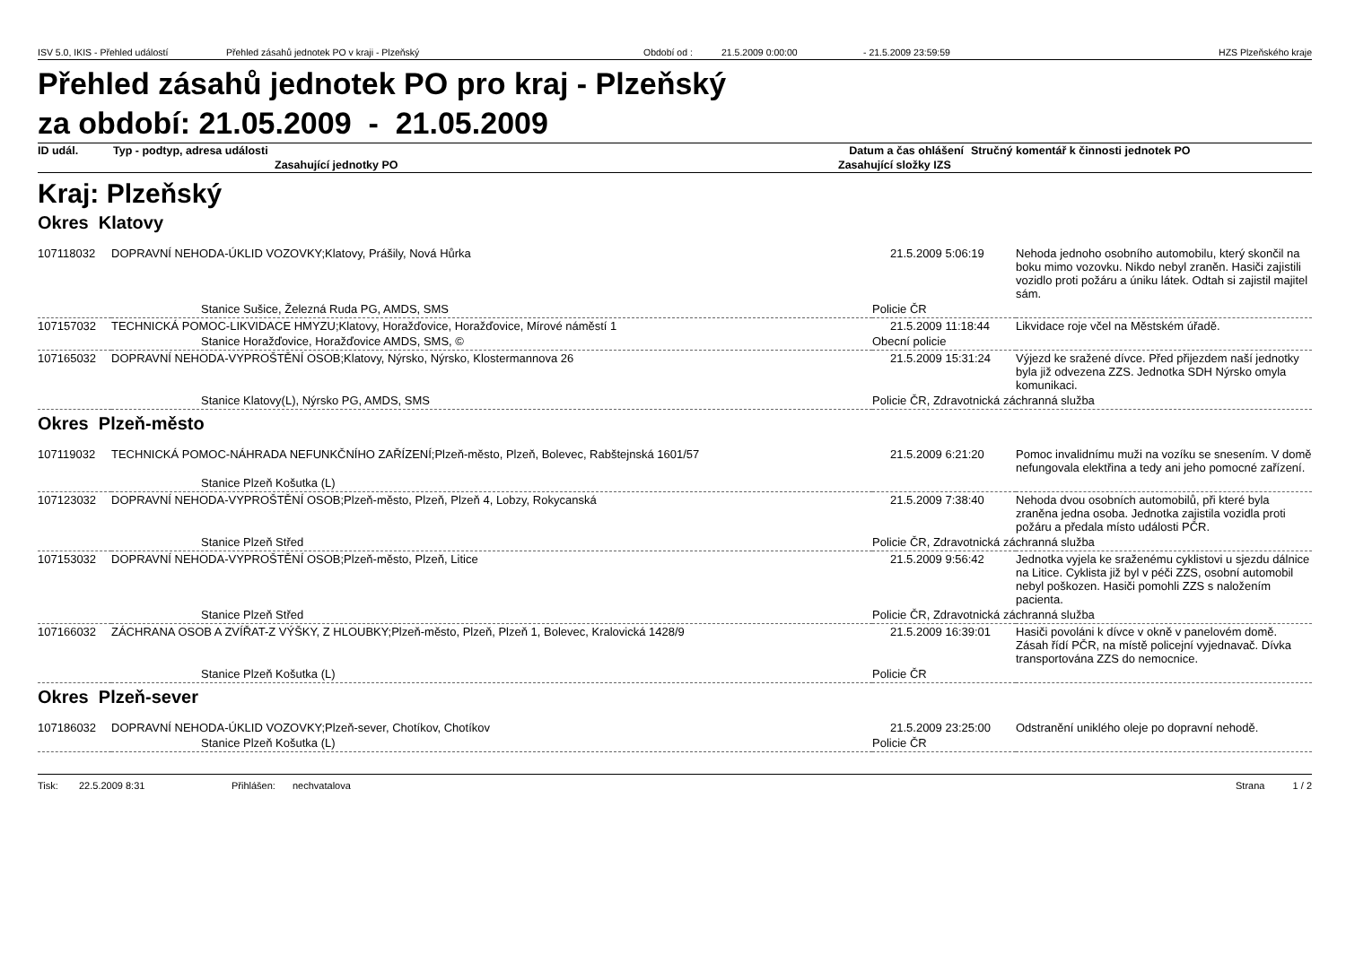ISV 5.0, IKIS - Přehled událostí Přehled zásahů jednotek PO v kraji - Plzeňský Období od : 21.5.2009 0:00:00 - 21.5.2009 23:59:59 HZS Plzeňského kraje
Přehled zásahů jednotek PO pro kraj - Plzeňský
za období: 21.05.2009 - 21.05.2009
| ID udál. | Typ - podtyp, adresa události | Datum a čas ohlášení | Stručný komentář k činnosti jednotek PO |
| | Zasahující jednotky PO | Zasahující složky IZS | |
Kraj: Plzeňský
Okres Klatovy
| 107118032 | DOPRAVNÍ NEHODA-ÚKLID VOZOVKY;Klatovy, Prášily, Nová Hůrka | 21.5.2009 5:06:19 | Nehoda jednoho osobního automobilu, který skončil na boku mimo vozovku. Nikdo nebyl zraněn. Hasiči zajistili vozidlo proti požáru a úniku látek. Odtah si zajistil majitel sám. |
| | Stanice Sušice, Železná Ruda PG, AMDS, SMS | Policie ČR | |
| 107157032 | TECHNICKÁ POMOC-LIKVIDACE HMYZU;Klatovy, Horažďovice, Horažďovice, Mírové náměstí 1 | 21.5.2009 11:18:44 | Likvidace roje včel na Městském úřadě. |
| | Stanice Horažďovice, Horažďovice AMDS, SMS, © | Obecní policie | |
| 107165032 | DOPRAVNÍ NEHODA-VYPROŠTĚNÍ OSOB;Klatovy, Nýrsko, Nýrsko, Klostermannova 26 | 21.5.2009 15:31:24 | Výjezd ke sražené dívce. Před přijezdem naší jednotky byla již odvezena ZZS. Jednotka SDH Nýrsko omyla komunikaci. |
| | Stanice Klatovy(L), Nýrsko PG, AMDS, SMS | Policie ČR, Zdravotnická záchranná služba | |
Okres Plzeň-město
| 107119032 | TECHNICKÁ POMOC-NÁHRADA NEFUNKČNÍHO ZAŘÍZENÍ;Plzeň-město, Plzeň, Bolevec, Rabštejnská 1601/57 | 21.5.2009 6:21:20 | Pomoc invalidnímu muži na vozíku se snesením. V domě nefungovala elektřina a tedy ani jeho pomocné zařízení. |
| | Stanice Plzeň Košutka (L) | | |
| 107123032 | DOPRAVNÍ NEHODA-VYPROŠTĚNÍ OSOB;Plzeň-město, Plzeň, Plzeň 4, Lobzy, Rokycanská | 21.5.2009 7:38:40 | Nehoda dvou osobních automobilů, při které byla zraněna jedna osoba. Jednotka zajistila vozidla proti požáru a předala místo události PČR. |
| | Stanice Plzeň Střed | Policie ČR, Zdravotnická záchranná služba | |
| 107153032 | DOPRAVNÍ NEHODA-VYPROŠTĚNÍ OSOB;Plzeň-město, Plzeň, Litice | 21.5.2009 9:56:42 | Jednotka vyjela ke sraženému cyklistovi u sjezdu dálnice na Litice. Cyklista již byl v péči ZZS, osobní automobil nebyl poškozen. Hasiči pomohli ZZS s naložením pacienta. |
| | Stanice Plzeň Střed | Policie ČR, Zdravotnická záchranná služba | |
| 107166032 | ZÁCHRANA OSOB A ZVÍŘAT-Z VÝŠKY, Z HLOUBKY;Plzeň-město, Plzeň, Plzeň 1, Bolevec, Kralovická 1428/9 | 21.5.2009 16:39:01 | Hasiči povoláni k dívce v okně v panelovém domě. Zásah řídí PČR, na místě policejní vyjednavač. Dívka transportována ZZS do nemocnice. |
| | Stanice Plzeň Košutka (L) | Policie ČR | |
Okres Plzeň-sever
| 107186032 | DOPRAVNÍ NEHODA-ÚKLID VOZOVKY;Plzeň-sever, Chotíkov, Chotíkov | 21.5.2009 23:25:00 | Odstranění uniklého oleje po dopravní nehodě. |
| | Stanice Plzeň Košutka (L) | Policie ČR | |
Tisk: 22.5.2009 8:31 Přihlášen: nechvatalova Strana 1 / 2